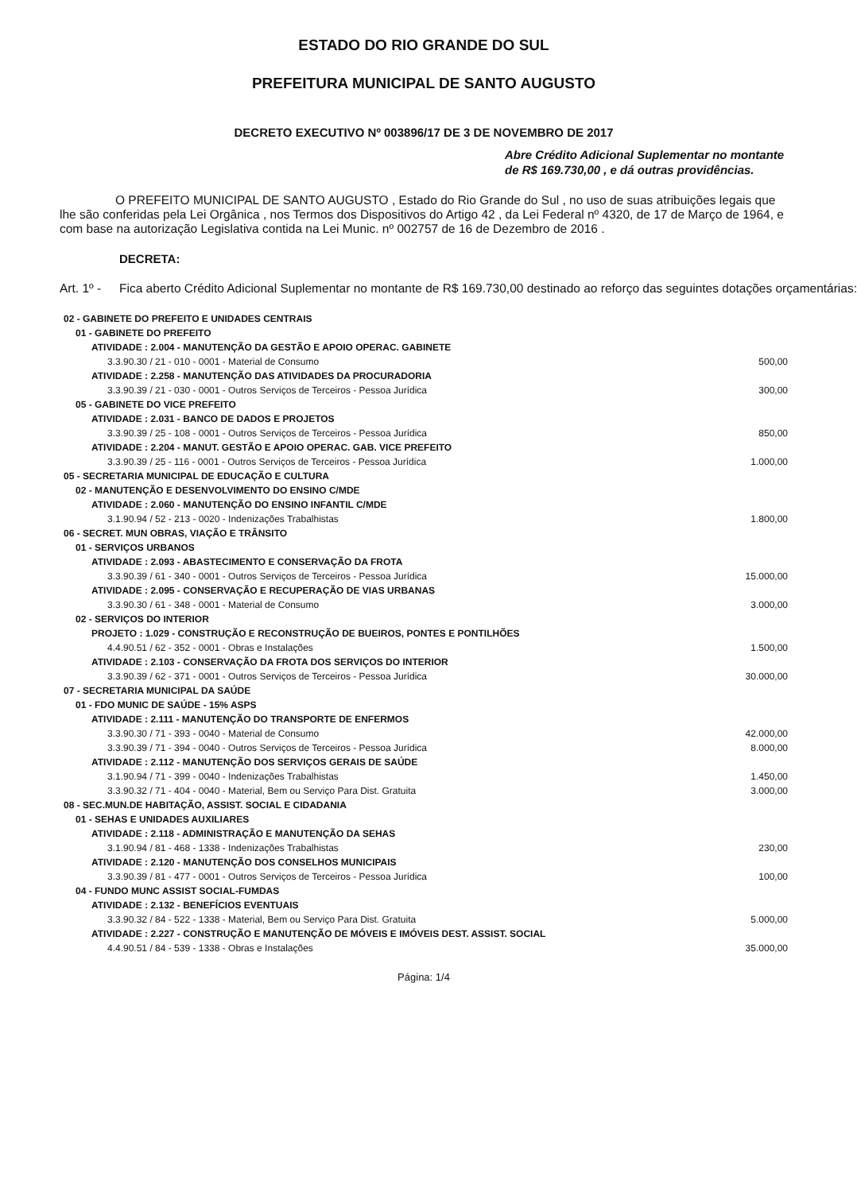ESTADO DO RIO GRANDE DO SUL
PREFEITURA MUNICIPAL DE SANTO AUGUSTO
DECRETO EXECUTIVO Nº 003896/17 DE 3 DE NOVEMBRO DE 2017
Abre Crédito Adicional Suplementar no montante de R$ 169.730,00 , e dá outras providências.
O PREFEITO MUNICIPAL DE SANTO AUGUSTO , Estado do Rio Grande do Sul , no uso de suas atribuições legais que lhe são conferidas pela Lei Orgânica , nos Termos dos Dispositivos do Artigo 42 , da Lei Federal nº 4320, de 17 de Março de 1964, e com base na autorização Legislativa contida na Lei Munic. nº 002757 de 16 de Dezembro de 2016 .
DECRETA:
Art. 1º - Fica aberto Crédito Adicional Suplementar no montante de R$ 169.730,00 destinado ao reforço das seguintes dotações orçamentárias:
| 02 - GABINETE DO PREFEITO E UNIDADES CENTRAIS | |
| 01 - GABINETE DO PREFEITO | |
| ATIVIDADE : 2.004 - MANUTENÇÃO DA GESTÃO E APOIO OPERAC. GABINETE | |
| 3.3.90.30 / 21 - 010 - 0001 - Material de Consumo | 500,00 |
| ATIVIDADE : 2.258 - MANUTENÇÃO DAS ATIVIDADES DA PROCURADORIA | |
| 3.3.90.39 / 21 - 030 - 0001 - Outros Serviços de Terceiros - Pessoa Jurídica | 300,00 |
| 05 - GABINETE DO VICE PREFEITO | |
| ATIVIDADE : 2.031 - BANCO DE DADOS E PROJETOS | |
| 3.3.90.39 / 25 - 108 - 0001 - Outros Serviços de Terceiros - Pessoa Jurídica | 850,00 |
| ATIVIDADE : 2.204 - MANUT. GESTÃO E APOIO OPERAC. GAB. VICE PREFEITO | |
| 3.3.90.39 / 25 - 116 - 0001 - Outros Serviços de Terceiros - Pessoa Jurídica | 1.000,00 |
| 05 - SECRETARIA MUNICIPAL DE EDUCAÇÃO E CULTURA | |
| 02 - MANUTENÇÃO E DESENVOLVIMENTO DO ENSINO C/MDE | |
| ATIVIDADE : 2.060 - MANUTENÇÃO DO ENSINO INFANTIL C/MDE | |
| 3.1.90.94 / 52 - 213 - 0020 - Indenizações Trabalhistas | 1.800,00 |
| 06 - SECRET. MUN OBRAS, VIAÇÃO E TRÂNSITO | |
| 01 - SERVIÇOS URBANOS | |
| ATIVIDADE : 2.093 - ABASTECIMENTO E CONSERVAÇÃO DA FROTA | |
| 3.3.90.39 / 61 - 340 - 0001 - Outros Serviços de Terceiros - Pessoa Jurídica | 15.000,00 |
| ATIVIDADE : 2.095 - CONSERVAÇÃO E RECUPERAÇÃO DE VIAS URBANAS | |
| 3.3.90.30 / 61 - 348 - 0001 - Material de Consumo | 3.000,00 |
| 02 - SERVIÇOS DO INTERIOR | |
| PROJETO : 1.029 - CONSTRUÇÃO E RECONSTRUÇÃO DE BUEIROS, PONTES E PONTILHÕES | |
| 4.4.90.51 / 62 - 352 - 0001 - Obras e Instalações | 1.500,00 |
| ATIVIDADE : 2.103 - CONSERVAÇÃO DA FROTA DOS SERVIÇOS DO INTERIOR | |
| 3.3.90.39 / 62 - 371 - 0001 - Outros Serviços de Terceiros - Pessoa Jurídica | 30.000,00 |
| 07 - SECRETARIA MUNICIPAL DA SAÚDE | |
| 01 - FDO MUNIC DE SAÚDE - 15% ASPS | |
| ATIVIDADE : 2.111 - MANUTENÇÃO DO TRANSPORTE DE ENFERMOS | |
| 3.3.90.30 / 71 - 393 - 0040 - Material de Consumo | 42.000,00 |
| 3.3.90.39 / 71 - 394 - 0040 - Outros Serviços de Terceiros - Pessoa Jurídica | 8.000,00 |
| ATIVIDADE : 2.112 - MANUTENÇÃO DOS SERVIÇOS GERAIS DE SAÚDE | |
| 3.1.90.94 / 71 - 399 - 0040 - Indenizações Trabalhistas | 1.450,00 |
| 3.3.90.32 / 71 - 404 - 0040 - Material, Bem ou Serviço Para Dist. Gratuita | 3.000,00 |
| 08 - SEC.MUN.DE HABITAÇÃO, ASSIST. SOCIAL E CIDADANIA | |
| 01 - SEHAS E UNIDADES AUXILIARES | |
| ATIVIDADE : 2.118 - ADMINISTRAÇÃO E MANUTENÇÃO DA SEHAS | |
| 3.1.90.94 / 81 - 468 - 1338 - Indenizações Trabalhistas | 230,00 |
| ATIVIDADE : 2.120 - MANUTENÇÃO DOS CONSELHOS MUNICIPAIS | |
| 3.3.90.39 / 81 - 477 - 0001 - Outros Serviços de Terceiros - Pessoa Jurídica | 100,00 |
| 04 - FUNDO MUNC ASSIST SOCIAL-FUMDAS | |
| ATIVIDADE : 2.132 - BENEFÍCIOS EVENTUAIS | |
| 3.3.90.32 / 84 - 522 - 1338 - Material, Bem ou Serviço Para Dist. Gratuita | 5.000,00 |
| ATIVIDADE : 2.227 - CONSTRUÇÃO E MANUTENÇÃO DE MÓVEIS E IMÓVEIS DEST. ASSIST. SOCIAL | |
| 4.4.90.51 / 84 - 539 - 1338 - Obras e Instalações | 35.000,00 |
Página: 1/4